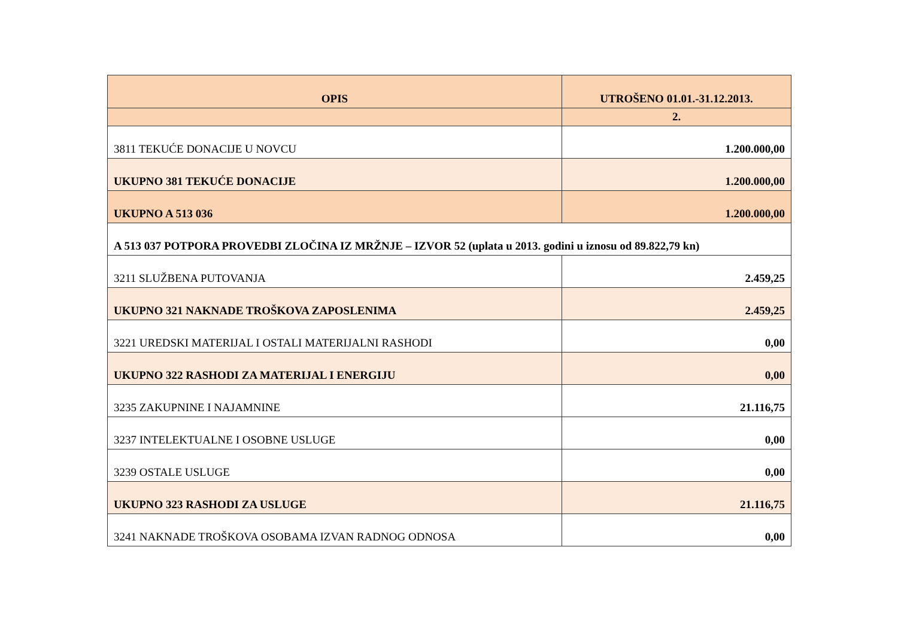| OPIS | UTROŠENO 01.01.-31.12.2013. |
| --- | --- |
| | 2. |
| 3811 TEKUĆE DONACIJE U NOVCU | 1.200.000,00 |
| UKUPNO 381 TEKUĆE DONACIJE | 1.200.000,00 |
| UKUPNO A 513 036 | 1.200.000,00 |
| A 513 037 POTPORA PROVEDBI ZLOČINA IZ MRŽNJE – IZVOR 52 (uplata u 2013. godini u iznosu od 89.822,79 kn) | |
| 3211 SLUŽBENA PUTOVANJA | 2.459,25 |
| UKUPNO 321 NAKNADE TROŠKOVA ZAPOSLENIMA | 2.459,25 |
| 3221 UREDSKI MATERIJAL I OSTALI MATERIJALNI RASHODI | 0,00 |
| UKUPNO 322 RASHODI ZA MATERIJAL I ENERGIJU | 0,00 |
| 3235 ZAKUPNINE I NAJAMNINE | 21.116,75 |
| 3237 INTELEKTUALNE I OSOBNE USLUGE | 0,00 |
| 3239 OSTALE USLUGE | 0,00 |
| UKUPNO 323 RASHODI ZA USLUGE | 21.116,75 |
| 3241 NAKNADE TROŠKOVA OSOBAMA IZVAN RADNOG ODNOSA | 0,00 |